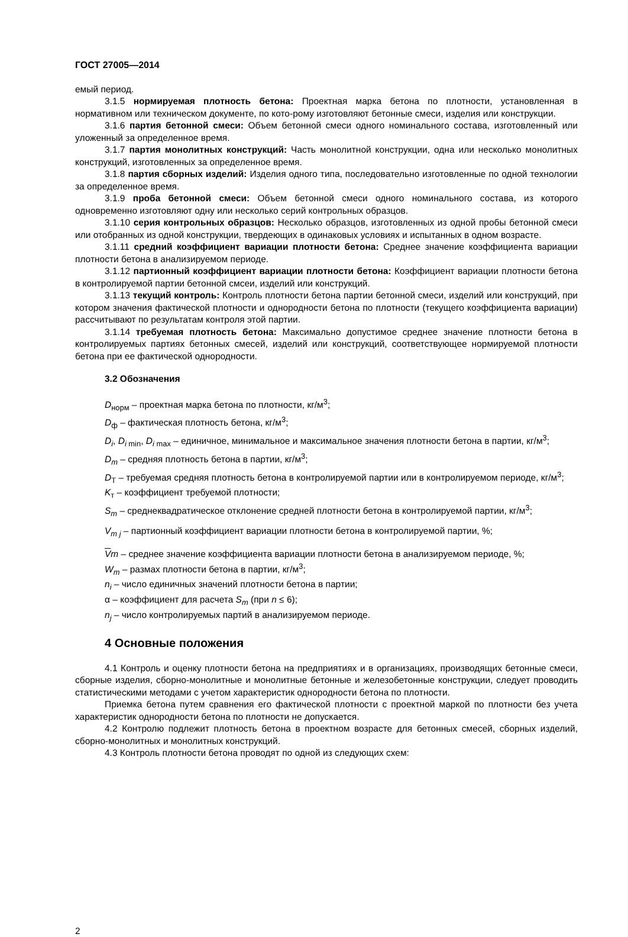ГОСТ 27005—2014
емый период.
3.1.5 нормируемая плотность бетона: Проектная марка бетона по плотности, установленная в нормативном или техническом документе, по кото-рому изготовляют бетонные смеси, изделия или конструкции.
3.1.6 партия бетонной смеси: Объем бетонной смеси одного номинального состава, изготовленный или уложенный за определенное время.
3.1.7 партия монолитных конструкций: Часть монолитной конструкции, одна или несколько монолитных конструкций, изготовленных за определенное время.
3.1.8 партия сборных изделий: Изделия одного типа, последовательно изготовленные по одной технологии за определенное время.
3.1.9 проба бетонной смеси: Объем бетонной смеси одного номинального состава, из которого одновременно изготовляют одну или несколько серий контрольных образцов.
3.1.10 серия контрольных образцов: Несколько образцов, изготовленных из одной пробы бетонной смеси или отобранных из одной конструкции, твердеющих в одинаковых условиях и испытанных в одном возрасте.
3.1.11 средний коэффициент вариации плотности бетона: Среднее значение коэффициента вариации плотности бетона в анализируемом периоде.
3.1.12 партионный коэффициент вариации плотности бетона: Коэффициент вариации плотности бетона в контролируемой партии бетонной смсеи, изделий или конструкций.
3.1.13 текущий контроль: Контроль плотности бетона партии бетонной смеси, изделий или конструкций, при котором значения фактической плотности и однородности бетона по плотности (текущего коэффициента вариации) рассчитывают по результатам контроля этой партии.
3.1.14 требуемая плотность бетона: Максимально допустимое среднее значение плотности бетона в контролируемых партиях бетонных смесей, изделий или конструкций, соответствующее нормируемой плотности бетона при ее фактической однородности.
3.2 Обозначения
D<sub>норм</sub> – проектная марка бетона по плотности, кг/м<sup>3</sup>;
D<sub>ф</sub> – фактическая плотность бетона, кг/м<sup>3</sup>;
D<sub>i</sub>, D<sub>i</sub><sub>min</sub>, D<sub>i</sub><sub>max</sub> – единичное, минимальное и максимальное значения плотности бетона в партии, кг/м<sup>3</sup>;
D<sub>m</sub> – средняя плотность бетона в партии, кг/м<sup>3</sup>;
D<sub>Т</sub> – требуемая средняя плотность бетона в контролируемой партии или в контролируемом периоде, кг/м<sup>3</sup>;
K<sub>т</sub> – коэффициент требуемой плотности;
S<sub>m</sub> – среднеквадратическое отклонение средней плотности бетона в контролируемой партии, кг/м<sup>3</sup>;
V<sub>m j</sub> – партионный коэффициент вариации плотности бетона в контролируемой партии, %;
Vm – среднее значение коэффициента вариации плотности бетона в анализируемом периоде, %;
W<sub>m</sub> – размах плотности бетона в партии, кг/м<sup>3</sup>;
n<sub>i</sub> – число единичных значений плотности бетона в партии;
α – коэффициент для расчета S<sub>m</sub> (при n ≤ 6);
n<sub>j</sub> – число контролируемых партий в анализируемом периоде.
4 Основные положения
4.1 Контроль и оценку плотности бетона на предприятиях и в организациях, производящих бетонные смеси, сборные изделия, сборно-монолитные и монолитные бетонные и железобетонные конструкции, следует проводить статистическими методами с учетом характеристик однородности бетона по плотности.
Приемка бетона путем сравнения его фактической плотности с проектной маркой по плотности без учета характеристик однородности бетона по плотности не допускается.
4.2 Контролю подлежит плотность бетона в проектном возрасте для бетонных смесей, сборных изделий, сборно-монолитных и монолитных конструкций.
4.3 Контроль плотности бетона проводят по одной из следующих схем:
2